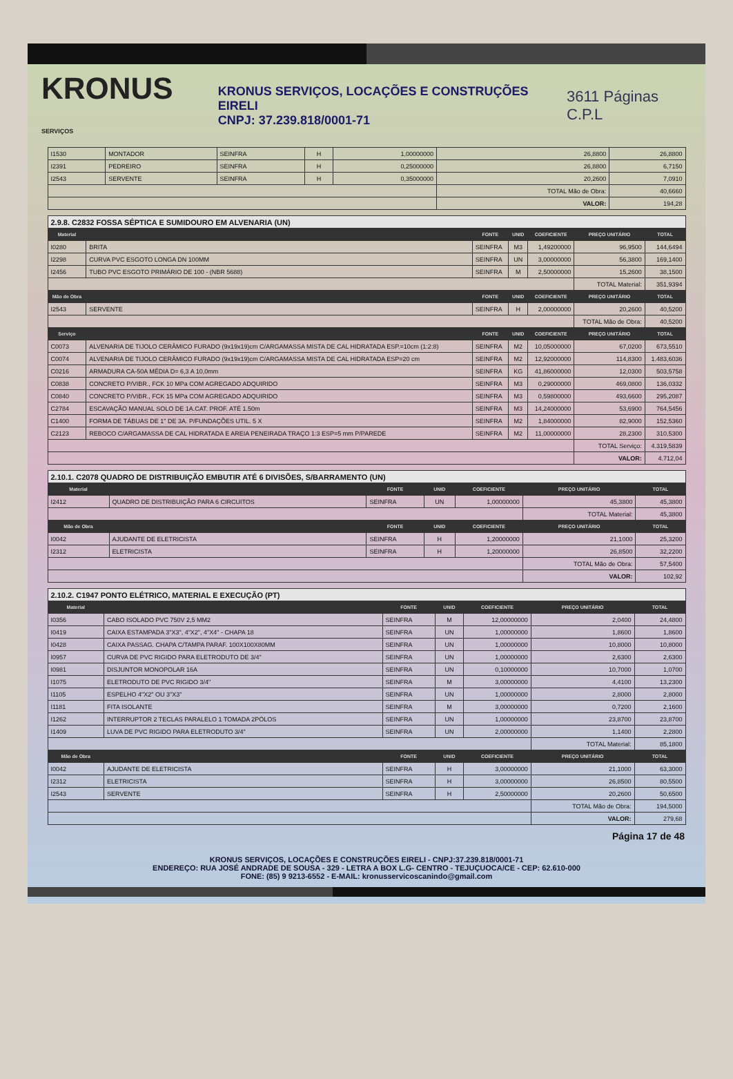KRONUS SERVIÇOS
KRONUS SERVIÇOS, LOCAÇÕES E CONSTRUÇÕES EIRELI
CNPJ: 37.239.818/0001-71
3611 Páginas C.P.L
| I1530 | MONTADOR | SEINFRA | H | 1,00000000 | 26,8800 | 26,8800 |
| I2391 | PEDREIRO | SEINFRA | H | 0,25000000 | 26,8800 | 6,7150 |
| I2543 | SERVENTE | SEINFRA | H | 0,35000000 | 20,2600 | 7,0910 |
| | | | | | TOTAL Mão de Obra: | 40,6660 |
| | | | | | VALOR: | 194,28 |
| 2.9.8. C2832 FOSSA SÉPTICA E SUMIDOURO EM ALVENARIA (UN) | | | | | | |
| Material | | FONTE | UNID | COEFICIENTE | PREÇO UNITÁRIO | TOTAL |
| I0280 | BRITA | SEINFRA | M3 | 1,49200000 | 96,9500 | 144,6494 |
| I2298 | CURVA PVC ESGOTO LONGA DN 100MM | SEINFRA | UN | 3,00000000 | 56,3800 | 169,1400 |
| I2456 | TUBO PVC ESGOTO PRIMÁRIO DE 100 - (NBR 5688) | SEINFRA | M | 2,50000000 | 15,2600 | 38,1500 |
| | | | | | TOTAL Material: | 351,9394 |
| Mão de Obra | | FONTE | UNID | COEFICIENTE | PREÇO UNITÁRIO | TOTAL |
| I2543 | SERVENTE | SEINFRA | H | 2,00000000 | 20,2600 | 40,5200 |
| | | | | | TOTAL Mão de Obra: | 40,5200 |
| Serviço | | FONTE | UNID | COEFICIENTE | PREÇO UNITÁRIO | TOTAL |
| C0073 | ALVENARIA DE TIJOLO CERÂMICO FURADO (9x19x19)cm C/ARGAMASSA MISTA DE CAL HIDRATADA ESP.=10cm (1:2:8) | SEINFRA | M2 | 10,05000000 | 67,0200 | 673,5510 |
| C0074 | ALVENARIA DE TIJOLO CERÂMICO FURADO (9x19x19)cm C/ARGAMASSA MISTA DE CAL HIDRATADA ESP=20 cm | SEINFRA | M2 | 12,92000000 | 114,8300 | 1.483,6036 |
| C0216 | ARMADURA CA-50A MÉDIA D= 6,3 A 10,0mm | SEINFRA | KG | 41,86000000 | 12,0300 | 503,5758 |
| C0838 | CONCRETO P/VIBR., FCK 10 MPa COM AGREGADO ADQUIRIDO | SEINFRA | M3 | 0,29000000 | 469,0800 | 136,0332 |
| C0840 | CONCRETO P/VIBR., FCK 15 MPa COM AGREGADO ADQUIRIDO | SEINFRA | M3 | 0,59800000 | 493,6600 | 295,2087 |
| C2784 | ESCAVAÇÃO MANUAL SOLO DE 1A.CAT. PROF. ATÉ 1.50m | SEINFRA | M3 | 14,24000000 | 53,6900 | 764,5456 |
| C1400 | FORMA DE TÁBUAS DE 1" DE 3A. P/FUNDAÇÕES UTIL. 5 X | SEINFRA | M2 | 1,84000000 | 82,9000 | 152,5360 |
| C2123 | REBOCO C/ARGAMASSA DE CAL HIDRATADA E AREIA PENEIRADA TRAÇO 1:3 ESP=5 mm P/PAREDE | SEINFRA | M2 | 11,00000000 | 28,2300 | 310,5300 |
| | | | | | TOTAL Serviço: | 4.319,5839 |
| | | | | | VALOR: | 4.712,04 |
| 2.10.1. C2078 QUADRO DE DISTRIBUIÇÃO EMBUTIR ATÉ 6 DIVISÕES, S/BARRAMENTO (UN) | | | | | | |
| Material | | FONTE | UNID | COEFICIENTE | PREÇO UNITÁRIO | TOTAL |
| I2412 | QUADRO DE DISTRIBUIÇÃO PARA 6 CIRCUITOS | SEINFRA | UN | 1,00000000 | 45,3800 | 45,3800 |
| | | | | | TOTAL Material: | 45,3800 |
| Mão de Obra | | FONTE | UNID | COEFICIENTE | PREÇO UNITÁRIO | TOTAL |
| I0042 | AJUDANTE DE ELETRICISTA | SEINFRA | H | 1,20000000 | 21,1000 | 25,3200 |
| I2312 | ELETRICISTA | SEINFRA | H | 1,20000000 | 26,8500 | 32,2200 |
| | | | | | TOTAL Mão de Obra: | 57,5400 |
| | | | | | VALOR: | 102,92 |
| 2.10.2. C1947 PONTO ELÉTRICO, MATERIAL E EXECUÇÃO (PT) | | | | | | |
| Material | | FONTE | UNID | COEFICIENTE | PREÇO UNITÁRIO | TOTAL |
| I0356 | CABO ISOLADO PVC 750V 2,5 MM2 | SEINFRA | M | 12,00000000 | 2,0400 | 24,4800 |
| I0419 | CAIXA ESTAMPADA 3"X3", 4"X2", 4"X4" - CHAPA 18 | SEINFRA | UN | 1,00000000 | 1,8600 | 1,8600 |
| I0428 | CAIXA PASSAG. CHAPA C/TAMPA PARAF. 100X100X80MM | SEINFRA | UN | 1,00000000 | 10,8000 | 10,8000 |
| I0957 | CURVA DE PVC RIGIDO PARA ELETRODUTO DE 3/4" | SEINFRA | UN | 1,00000000 | 2,6300 | 2,6300 |
| I0981 | DISJUNTOR MONOPOLAR 16A | SEINFRA | UN | 0,10000000 | 10,7000 | 1,0700 |
| I1075 | ELETRODUTO DE PVC RIGIDO 3/4" | SEINFRA | M | 3,00000000 | 4,4100 | 13,2300 |
| I1105 | ESPELHO 4"X2" OU 3"X3" | SEINFRA | UN | 1,00000000 | 2,8000 | 2,8000 |
| I1181 | FITA ISOLANTE | SEINFRA | M | 3,00000000 | 0,7200 | 2,1600 |
| I1262 | INTERRUPTOR 2 TECLAS PARALELO 1 TOMADA 2PÓLOS | SEINFRA | UN | 1,00000000 | 23,8700 | 23,8700 |
| I1409 | LUVA DE PVC RIGIDO PARA ELETRODUTO 3/4" | SEINFRA | UN | 2,00000000 | 1,1400 | 2,2800 |
| | | | | | TOTAL Material: | 85,1800 |
| Mão de Obra | | FONTE | UNID | COEFICIENTE | PREÇO UNITÁRIO | TOTAL |
| I0042 | AJUDANTE DE ELETRICISTA | SEINFRA | H | 3,00000000 | 21,1000 | 63,3000 |
| I2312 | ELETRICISTA | SEINFRA | H | 3,00000000 | 26,8500 | 80,5500 |
| I2543 | SERVENTE | SEINFRA | H | 2,50000000 | 20,2600 | 50,6500 |
| | | | | | TOTAL Mão de Obra: | 194,5000 |
| | | | | | VALOR: | 279,68 |
Página 17 de 48
KRONUS SERVIÇOS, LOCAÇÕES E CONSTRUÇÕES EIRELI - CNPJ:37.239.818/0001-71
ENDEREÇO: RUA JOSÉ ANDRADE DE SOUSA - 329 - LETRA A BOX L.G- CENTRO - TEJUÇUOCA/CE - CEP: 62.610-000
FONE: (85) 9 9213-6552 - E-MAIL: kronusservicoscanindo@gmail.com